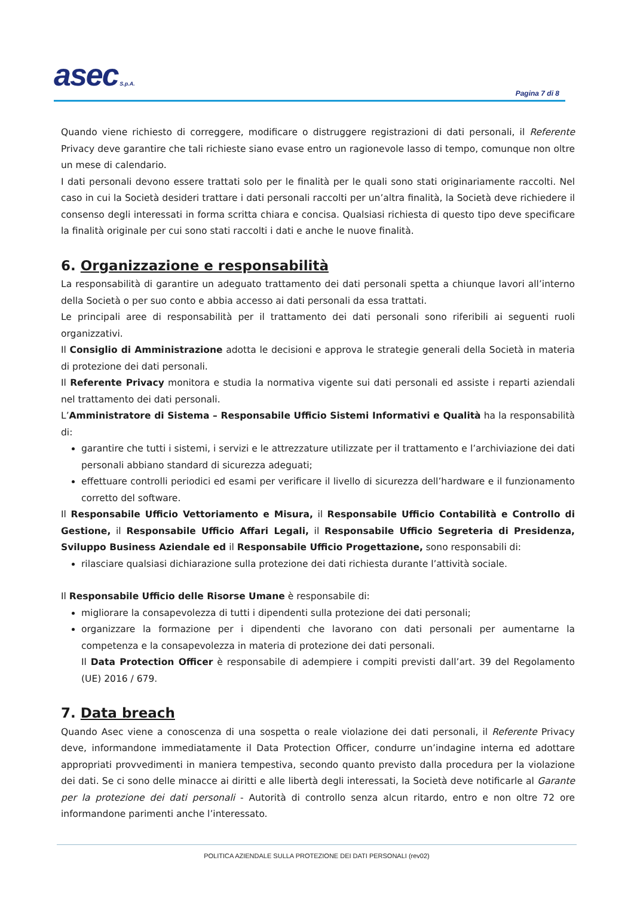asec S.p.A.
Pagina 7 di 8
Quando viene richiesto di correggere, modificare o distruggere registrazioni di dati personali, il Referente Privacy deve garantire che tali richieste siano evase entro un ragionevole lasso di tempo, comunque non oltre un mese di calendario.
I dati personali devono essere trattati solo per le finalità per le quali sono stati originariamente raccolti. Nel caso in cui la Società desideri trattare i dati personali raccolti per un’altra finalità, la Società deve richiedere il consenso degli interessati in forma scritta chiara e concisa. Qualsiasi richiesta di questo tipo deve specificare la finalità originale per cui sono stati raccolti i dati e anche le nuove finalità.
6. Organizzazione e responsabilità
La responsabilità di garantire un adeguato trattamento dei dati personali spetta a chiunque lavori all’interno della Società o per suo conto e abbia accesso ai dati personali da essa trattati.
Le principali aree di responsabilità per il trattamento dei dati personali sono riferibili ai seguenti ruoli organizzativi.
Il Consiglio di Amministrazione adotta le decisioni e approva le strategie generali della Società in materia di protezione dei dati personali.
Il Referente Privacy monitora e studia la normativa vigente sui dati personali ed assiste i reparti aziendali nel trattamento dei dati personali.
L’Amministratore di Sistema – Responsabile Ufficio Sistemi Informativi e Qualità ha la responsabilità di:
garantire che tutti i sistemi, i servizi e le attrezzature utilizzate per il trattamento e l’archiviazione dei dati personali abbiano standard di sicurezza adeguati;
effettuare controlli periodici ed esami per verificare il livello di sicurezza dell’hardware e il funzionamento corretto del software.
Il Responsabile Ufficio Vettoriamento e Misura, il Responsabile Ufficio Contabilità e Controllo di Gestione, il Responsabile Ufficio Affari Legali, il Responsabile Ufficio Segreteria di Presidenza, Sviluppo Business Aziendale ed il Responsabile Ufficio Progettazione, sono responsabili di:
rilasciare qualsiasi dichiarazione sulla protezione dei dati richiesta durante l’attività sociale.
Il Responsabile Ufficio delle Risorse Umane è responsabile di:
migliorare la consapevolezza di tutti i dipendenti sulla protezione dei dati personali;
organizzare la formazione per i dipendenti che lavorano con dati personali per aumentarne la competenza e la consapevolezza in materia di protezione dei dati personali.
Il Data Protection Officer è responsabile di adempiere i compiti previsti dall’art. 39 del Regolamento (UE) 2016 / 679.
7. Data breach
Quando Asec viene a conoscenza di una sospetta o reale violazione dei dati personali, il Referente Privacy deve, informandone immediatamente il Data Protection Officer, condurre un’indagine interna ed adottare appropriati provvedimenti in maniera tempestiva, secondo quanto previsto dalla procedura per la violazione dei dati. Se ci sono delle minacce ai diritti e alle libertà degli interessati, la Società deve notificarle al Garante per la protezione dei dati personali - Autorità di controllo senza alcun ritardo, entro e non oltre 72 ore informandone parimenti anche l’interessato.
POLITICA AZIENDALE SULLA PROTEZIONE DEI DATI PERSONALI (rev02)